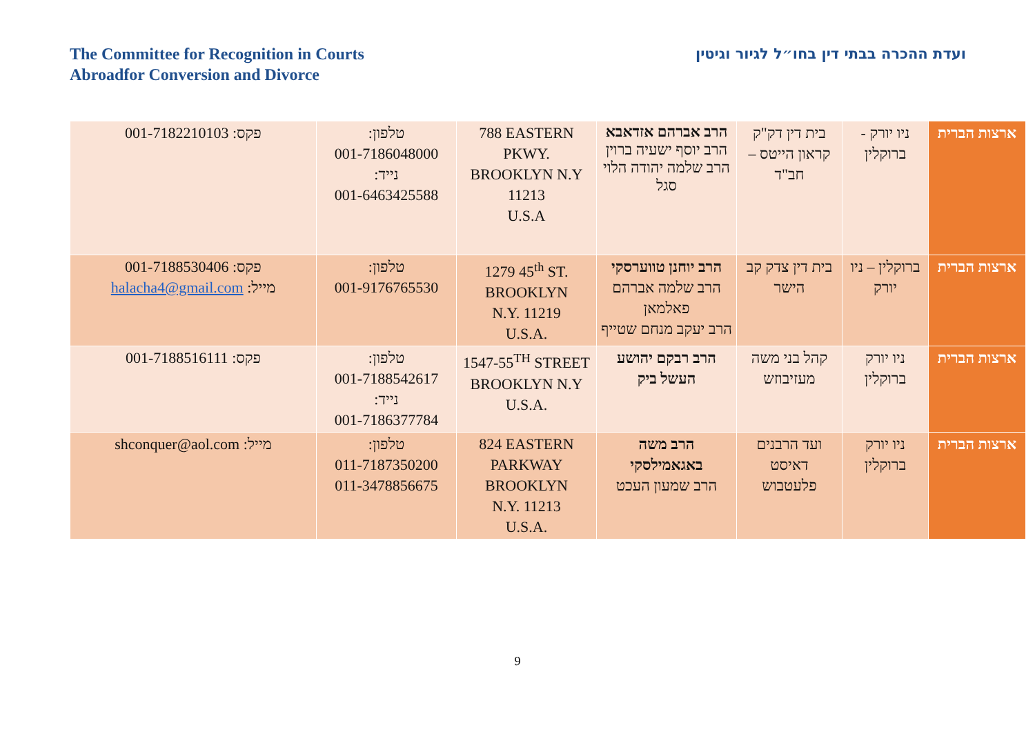The Committee for Recognition in Courts
Abroadfor Conversion and Divorce
ועדת ההכרה בבתי דין בחו״ל לגיור וגיטין
| ארצות הברית | ניו יורק - ברוקלין | בית דין דק"ק קראון הייטס – חב"ד | הרב אברהם אזדאבא הרב יוסף ישעיה ברוין הרב שלמה יהודה הלוי סגל | 788 EASTERN PKWY. BROOKLYN N.Y 11213 U.S.A | טלפון: 001-7186048000 נייד: 001-6463425588 | פקס: 001-7182210103 |
| ארצות הברית | ברוקלין – ניו יורק | בית דין צדק קב הישר | הרב יוחנן טווערסקי הרב שלמה אברהם פאלמאן הרב יעקב מנחם שטייף | 1279 45<sup>th</sup> ST. BROOKLYN N.Y. 11219 U.S.A. | טלפון: 001-9176765530 | פקס: 001-7188530406 מייל: halacha4@gmail.com |
| ארצות הברית | ניו יורק ברוקלין | קהל בני משה מעזיבוזש | הרב רבקם יהושע העשל ביק | 1547-55<sup>TH</sup> STREET BROOKLYN N.Y U.S.A. | טלפון: 001-7188542617 נייד: 001-7186377784 | פקס: 001-7188516111 |
| ארצות הברית | ניו יורק ברוקלין | ועד הרבנים דאיסט פלעטבוש | הרב משה באגאמילסקי הרב שמעון העכט | 824 EASTERN PARKWAY BROOKLYN N.Y. 11213 U.S.A. | טלפון: 011-7187350200 011-3478856675 | מייל: shconquer@aol.com |
9